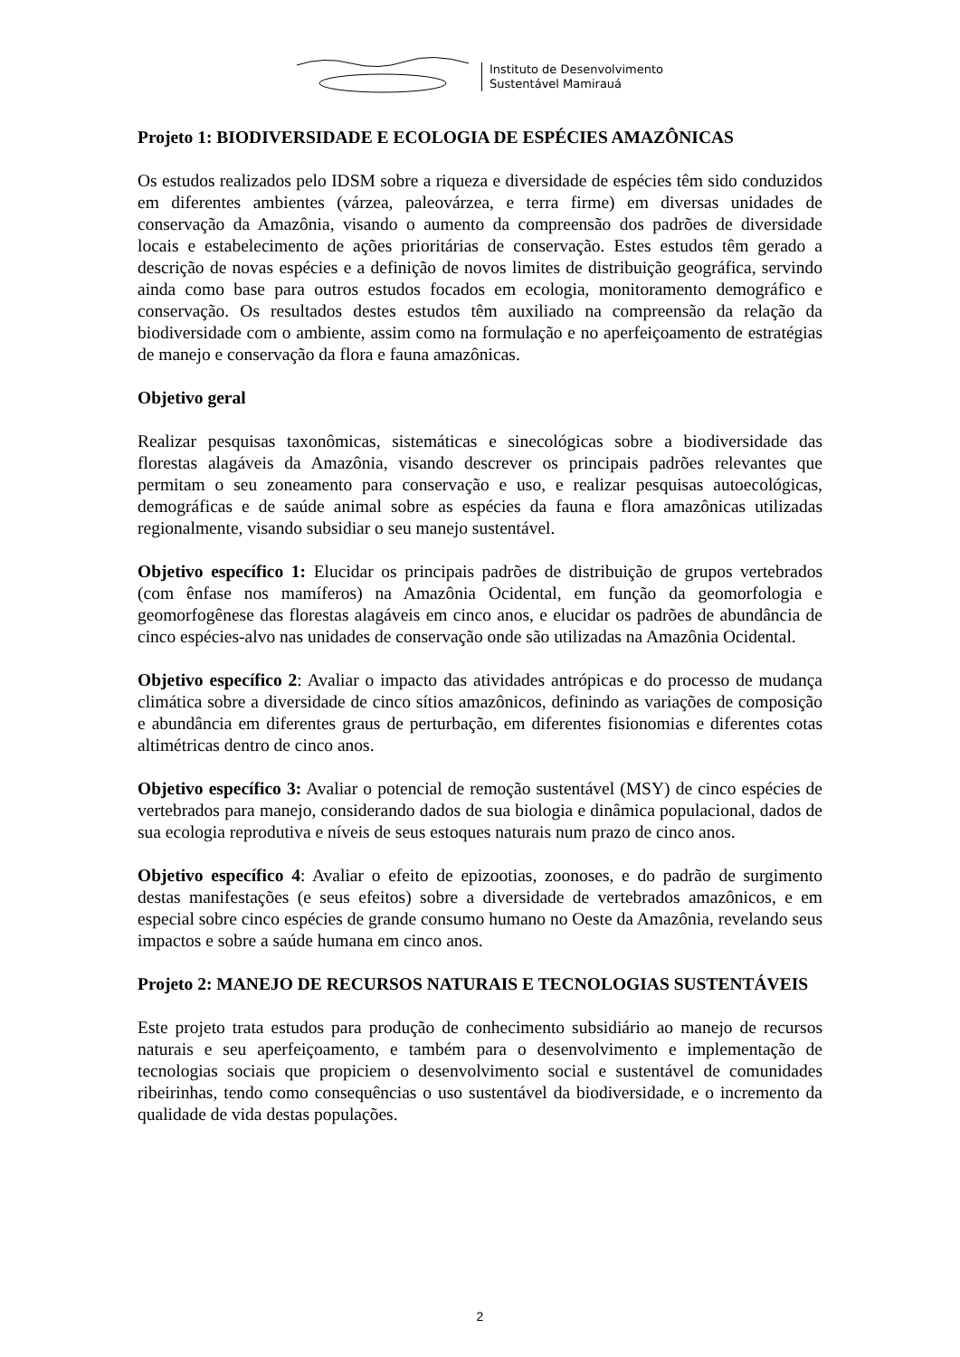Instituto de Desenvolvimento
Sustentável Mamirauá
Projeto 1: BIODIVERSIDADE E ECOLOGIA DE ESPÉCIES AMAZÔNICAS
Os estudos realizados pelo IDSM sobre a riqueza e diversidade de espécies têm sido conduzidos em diferentes ambientes (várzea, paleovárzea, e terra firme) em diversas unidades de conservação da Amazônia, visando o aumento da compreensão dos padrões de diversidade locais e estabelecimento de ações prioritárias de conservação. Estes estudos têm gerado a descrição de novas espécies e a definição de novos limites de distribuição geográfica, servindo ainda como base para outros estudos focados em ecologia, monitoramento demográfico e conservação. Os resultados destes estudos têm auxiliado na compreensão da relação da biodiversidade com o ambiente, assim como na formulação e no aperfeiçoamento de estratégias de manejo e conservação da flora e fauna amazônicas.
Objetivo geral
Realizar pesquisas taxonômicas, sistemáticas e sinecológicas sobre a biodiversidade das florestas alagáveis da Amazônia, visando descrever os principais padrões relevantes que permitam o seu zoneamento para conservação e uso, e realizar pesquisas autoecológicas, demográficas e de saúde animal sobre as espécies da fauna e flora amazônicas utilizadas regionalmente, visando subsidiar o seu manejo sustentável.
Objetivo específico 1: Elucidar os principais padrões de distribuição de grupos vertebrados (com ênfase nos mamíferos) na Amazônia Ocidental, em função da geomorfologia e geomorfogênese das florestas alagáveis em cinco anos, e elucidar os padrões de abundância de cinco espécies-alvo nas unidades de conservação onde são utilizadas na Amazônia Ocidental.
Objetivo específico 2: Avaliar o impacto das atividades antrópicas e do processo de mudança climática sobre a diversidade de cinco sítios amazônicos, definindo as variações de composição e abundância em diferentes graus de perturbação, em diferentes fisionomias e diferentes cotas altimétricas dentro de cinco anos.
Objetivo específico 3: Avaliar o potencial de remoção sustentável (MSY) de cinco espécies de vertebrados para manejo, considerando dados de sua biologia e dinâmica populacional, dados de sua ecologia reprodutiva e níveis de seus estoques naturais num prazo de cinco anos.
Objetivo específico 4: Avaliar o efeito de epizootias, zoonoses, e do padrão de surgimento destas manifestações (e seus efeitos) sobre a diversidade de vertebrados amazônicos, e em especial sobre cinco espécies de grande consumo humano no Oeste da Amazônia, revelando seus impactos e sobre a saúde humana em cinco anos.
Projeto 2: MANEJO DE RECURSOS NATURAIS E TECNOLOGIAS SUSTENTÁVEIS
Este projeto trata estudos para produção de conhecimento subsidiário ao manejo de recursos naturais e seu aperfeiçoamento, e também para o desenvolvimento e implementação de tecnologias sociais que propiciem o desenvolvimento social e sustentável de comunidades ribeirinhas, tendo como consequências o uso sustentável da biodiversidade, e o incremento da qualidade de vida destas populações.
2